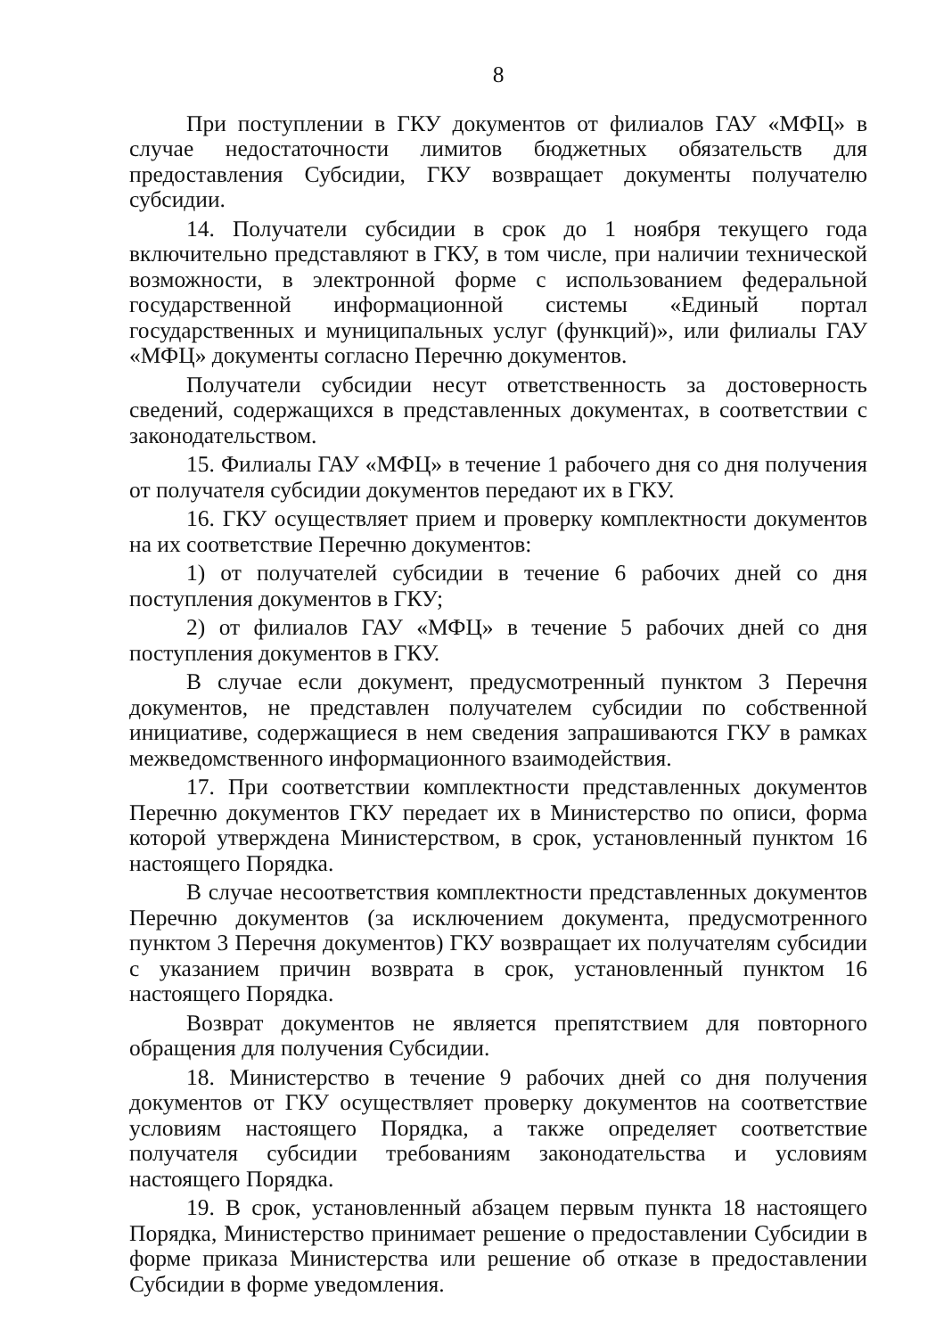8
При поступлении в ГКУ документов от филиалов ГАУ «МФЦ» в случае недостаточности лимитов бюджетных обязательств для предоставления Субсидии, ГКУ возвращает документы получателю субсидии.
14. Получатели субсидии в срок до 1 ноября текущего года включительно представляют в ГКУ, в том числе, при наличии технической возможности, в электронной форме с использованием федеральной государственной информационной системы «Единый портал государственных и муниципальных услуг (функций)», или филиалы ГАУ «МФЦ» документы согласно Перечню документов.
Получатели субсидии несут ответственность за достоверность сведений, содержащихся в представленных документах, в соответствии с законодательством.
15. Филиалы ГАУ «МФЦ» в течение 1 рабочего дня со дня получения от получателя субсидии документов передают их в ГКУ.
16. ГКУ осуществляет прием и проверку комплектности документов на их соответствие Перечню документов:
1) от получателей субсидии в течение 6 рабочих дней со дня поступления документов в ГКУ;
2) от филиалов ГАУ «МФЦ» в течение 5 рабочих дней со дня поступления документов в ГКУ.
В случае если документ, предусмотренный пунктом 3 Перечня документов, не представлен получателем субсидии по собственной инициативе, содержащиеся в нем сведения запрашиваются ГКУ в рамках межведомственного информационного взаимодействия.
17. При соответствии комплектности представленных документов Перечню документов ГКУ передает их в Министерство по описи, форма которой утверждена Министерством, в срок, установленный пунктом 16 настоящего Порядка.
В случае несоответствия комплектности представленных документов Перечню документов (за исключением документа, предусмотренного пунктом 3 Перечня документов) ГКУ возвращает их получателям субсидии с указанием причин возврата в срок, установленный пунктом 16 настоящего Порядка.
Возврат документов не является препятствием для повторного обращения для получения Субсидии.
18. Министерство в течение 9 рабочих дней со дня получения документов от ГКУ осуществляет проверку документов на соответствие условиям настоящего Порядка, а также определяет соответствие получателя субсидии требованиям законодательства и условиям настоящего Порядка.
19. В срок, установленный абзацем первым пункта 18 настоящего Порядка, Министерство принимает решение о предоставлении Субсидии в форме приказа Министерства или решение об отказе в предоставлении Субсидии в форме уведомления.